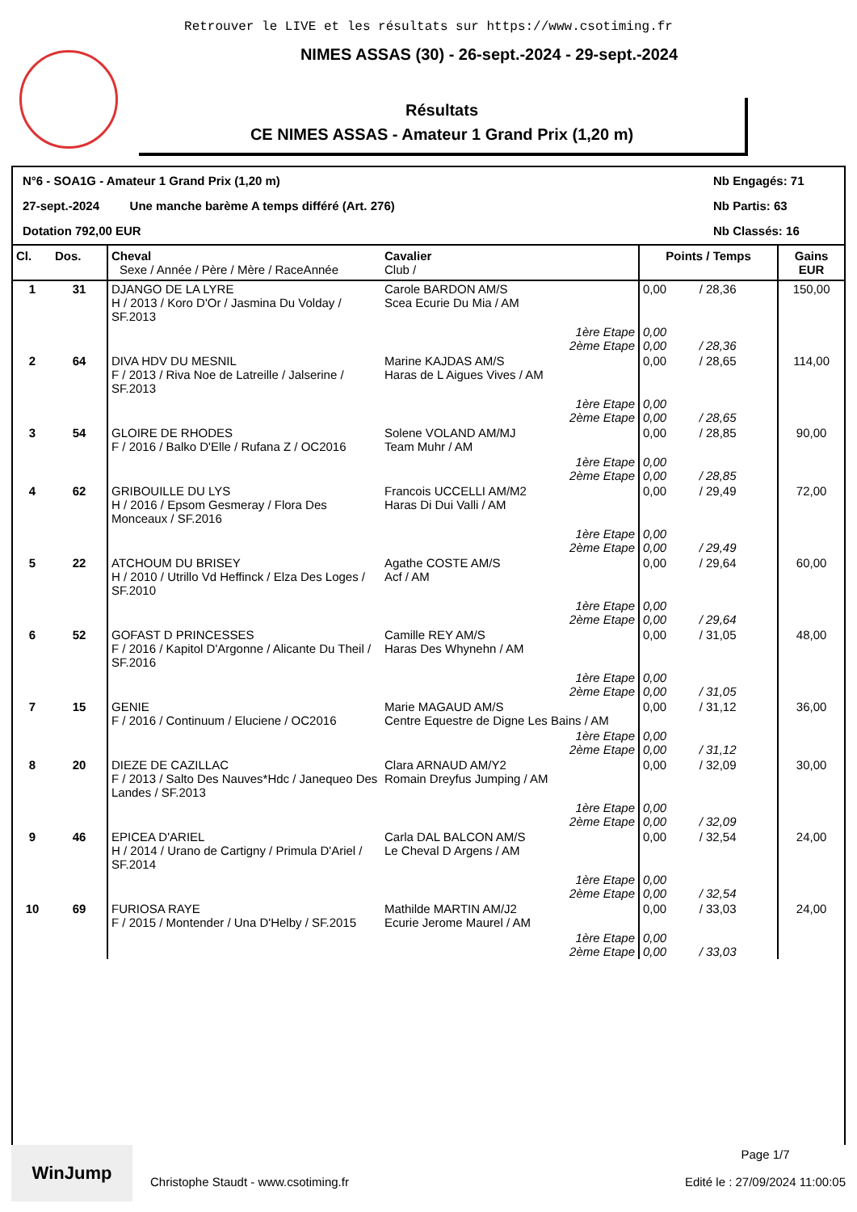Retrouver le LIVE et les résultats sur https://www.csotiming.fr
NIMES ASSAS (30) - 26-sept.-2024 - 29-sept.-2024
Résultats
CE NIMES ASSAS - Amateur 1 Grand Prix (1,20 m)
N°6 - SOA1G - Amateur 1 Grand Prix (1,20 m)
Nb Engagés: 71
27-sept.-2024 Une manche barème A temps différé (Art. 276)
Nb Partis: 63
Dotation 792,00 EUR
Nb Classés: 16
| Cl. | Dos. | Cheval Sexe / Année / Père / Mère / RaceAnnée | Cavalier Club / | Points / Temps | | Gains EUR |
| --- | --- | --- | --- | --- | --- | --- |
| 1 | 31 | DJANGO DE LA LYRE H / 2013 / Koro D'Or / Jasmina Du Volday / SF.2013 | Carole BARDON AM/S Scea Ecurie Du Mia / AM | 0,00 | / 28,36 | 150,00 |
| | | | 1ère Etape 2ème Etape | 0,00 0,00 | / 28,36 | |
| 2 | 64 | DIVA HDV DU MESNIL F / 2013 / Riva Noe de Latreille / Jalserine / SF.2013 | Marine KAJDAS AM/S Haras de L Aigues Vives / AM | 0,00 | / 28,65 | 114,00 |
| | | | 1ère Etape 2ème Etape | 0,00 0,00 | / 28,65 | |
| 3 | 54 | GLOIRE DE RHODES F / 2016 / Balko D'Elle / Rufana Z / OC2016 | Solene VOLAND AM/MJ Team Muhr / AM | 0,00 | / 28,85 | 90,00 |
| | | | 1ère Etape 2ème Etape | 0,00 0,00 | / 28,85 | |
| 4 | 62 | GRIBOUILLE DU LYS H / 2016 / Epsom Gesmeray / Flora Des Monceaux / SF.2016 | Francois UCCELLI AM/M2 Haras Di Dui Valli / AM | 0,00 | / 29,49 | 72,00 |
| | | | 1ère Etape 2ème Etape | 0,00 0,00 | / 29,49 | |
| 5 | 22 | ATCHOUM DU BRISEY H / 2010 / Utrillo Vd Heffinck / Elza Des Loges / SF.2010 | Agathe COSTE AM/S Acf / AM | 0,00 | / 29,64 | 60,00 |
| | | | 1ère Etape 2ème Etape | 0,00 0,00 | / 29,64 | |
| 6 | 52 | GOFAST D PRINCESSES F / 2016 / Kapitol D'Argonne / Alicante Du Theil / SF.2016 | Camille REY AM/S Haras Des Whynehn / AM | 0,00 | / 31,05 | 48,00 |
| | | | 1ère Etape 2ème Etape | 0,00 0,00 | / 31,05 | |
| 7 | 15 | GENIE F / 2016 / Continuum / Eluciene / OC2016 | Marie MAGAUD AM/S Centre Equestre de Digne Les Bains / AM | 0,00 | / 31,12 | 36,00 |
| | | | 1ère Etape 2ème Etape | 0,00 0,00 | / 31,12 | |
| 8 | 20 | DIEZE DE CAZILLAC F / 2013 / Salto Des Nauves*Hdc / Janequeo Des Landes / SF.2013 | Clara ARNAUD AM/Y2 Romain Dreyfus Jumping / AM | 0,00 | / 32,09 | 30,00 |
| | | | 1ère Etape 2ème Etape | 0,00 0,00 | / 32,09 | |
| 9 | 46 | EPICEA D'ARIEL H / 2014 / Urano de Cartigny / Primula D'Ariel / SF.2014 | Carla DAL BALCON AM/S Le Cheval D Argens / AM | 0,00 | / 32,54 | 24,00 |
| | | | 1ère Etape 2ème Etape | 0,00 0,00 | / 32,54 | |
| 10 | 69 | FURIOSA RAYE F / 2015 / Montender / Una D'Helby / SF.2015 | Mathilde MARTIN AM/J2 Ecurie Jerome Maurel / AM | 0,00 | / 33,03 | 24,00 |
| | | | 1ère Etape 2ème Etape | 0,00 0,00 | / 33,03 | |
WinJump
Christophe Staudt - www.csotiming.fr
Page 1/7
Edité le : 27/09/2024 11:00:05